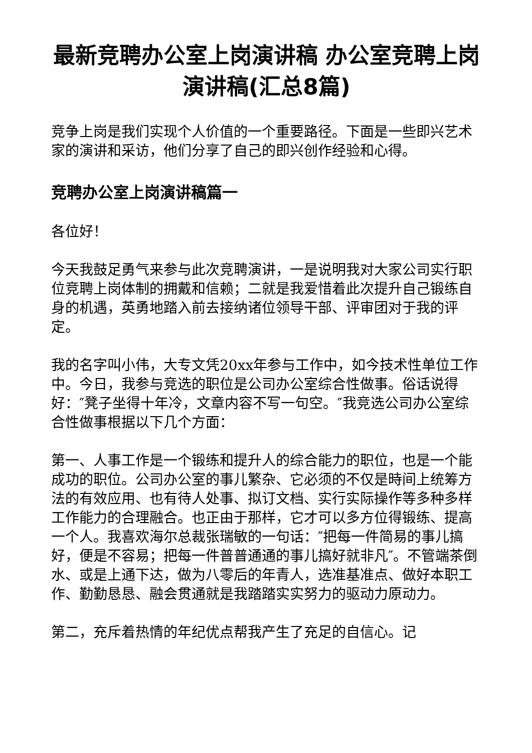最新竞聘办公室上岗演讲稿 办公室竞聘上岗演讲稿(汇总8篇)
竞争上岗是我们实现个人价值的一个重要路径。下面是一些即兴艺术家的演讲和采访，他们分享了自己的即兴创作经验和心得。
竞聘办公室上岗演讲稿篇一
各位好！
今天我鼓足勇气来参与此次竞聘演讲，一是说明我对大家公司实行职位竞聘上岗体制的拥戴和信赖；二就是我爱惜着此次提升自己锻练自身的机遇，英勇地踏入前去接纳诸位领导干部、评审团对于我的评定。
我的名字叫小伟，大专文凭20xx年参与工作中，如今技术性单位工作中。今日，我参与竞选的职位是公司办公室综合性做事。俗话说得好：″凳子坐得十年冷，文章内容不写一句空。″我竞选公司办公室综合性做事根据以下几个方面：
第一、人事工作是一个锻练和提升人的综合能力的职位，也是一个能成功的职位。公司办公室的事儿繁杂、它必须的不仅是時间上统筹方法的有效应用、也有待人处事、拟订文档、实行实际操作等多种多样工作能力的合理融合。也正由于那样，它才可以多方位得锻练、提高一个人。我喜欢海尔总裁张瑞敏的一句话：″把每一件简易的事儿搞好，便是不容易；把每一件普普通通的事儿搞好就非凡″。不管端茶倒水、或是上通下达，做为八零后的年青人，选准基准点、做好本职工作、勤勤恳恳、融会贯通就是我踏踏实实努力的驱动力原动力。
第二，充斥着热情的年纪优点帮我产生了充足的自信心。记